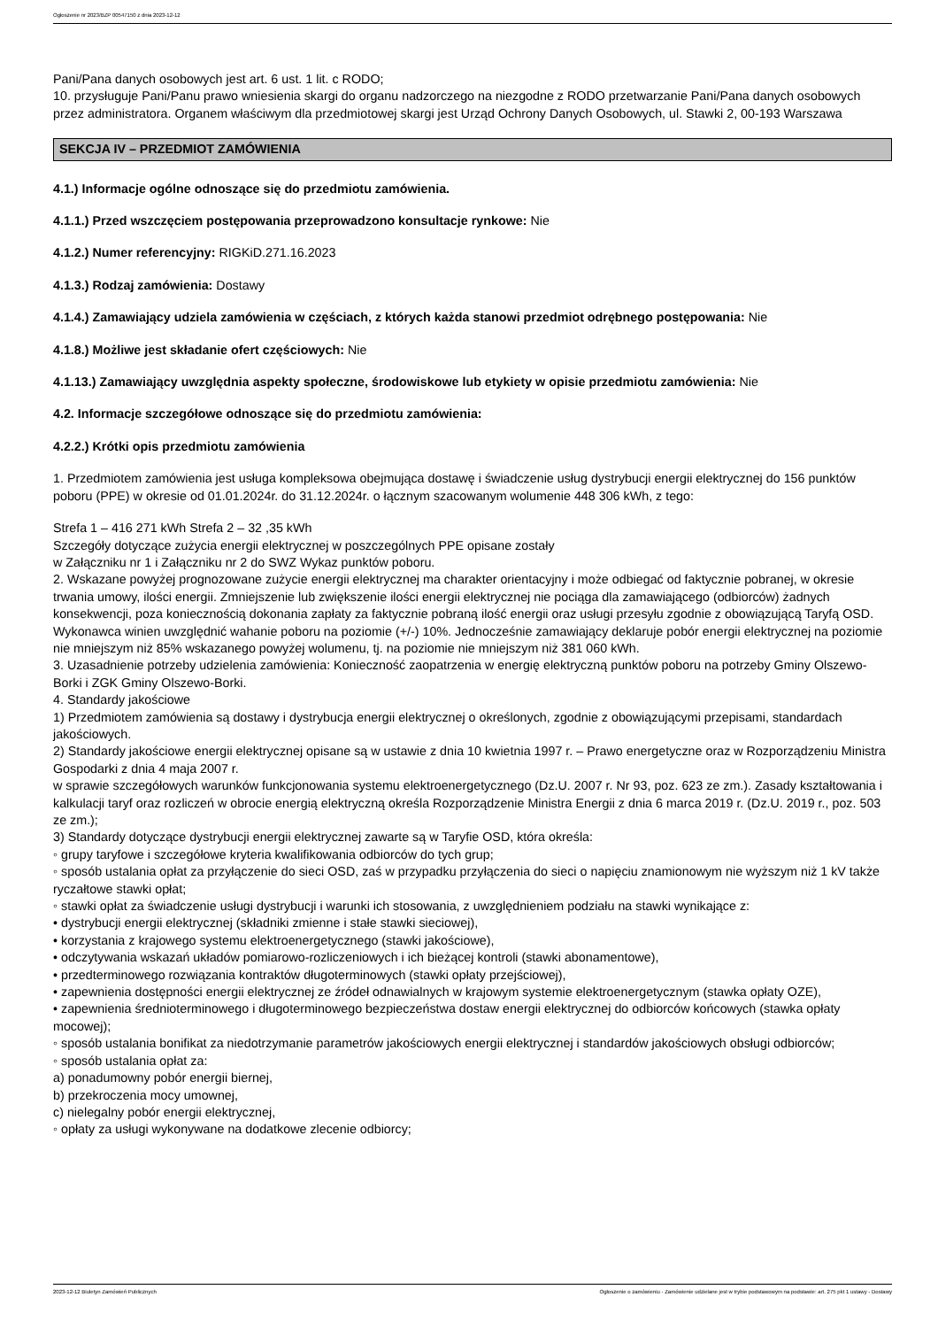Ogłoszenie nr 2023/BZP 00547150 z dnia 2023-12-12
Pani/Pana danych osobowych jest art. 6 ust. 1 lit. c RODO;
10. przysługuje Pani/Panu prawo wniesienia skargi do organu nadzorczego na niezgodne z RODO przetwarzanie Pani/Pana danych osobowych przez administratora. Organem właściwym dla przedmiotowej skargi jest Urząd Ochrony Danych Osobowych, ul. Stawki 2, 00-193 Warszawa
SEKCJA IV – PRZEDMIOT ZAMÓWIENIA
4.1.) Informacje ogólne odnoszące się do przedmiotu zamówienia.
4.1.1.) Przed wszczęciem postępowania przeprowadzono konsultacje rynkowe: Nie
4.1.2.) Numer referencyjny: RIGKiD.271.16.2023
4.1.3.) Rodzaj zamówienia: Dostawy
4.1.4.) Zamawiający udziela zamówienia w częściach, z których każda stanowi przedmiot odrębnego postępowania: Nie
4.1.8.) Możliwe jest składanie ofert częściowych: Nie
4.1.13.) Zamawiający uwzględnia aspekty społeczne, środowiskowe lub etykiety w opisie przedmiotu zamówienia: Nie
4.2. Informacje szczegółowe odnoszące się do przedmiotu zamówienia:
4.2.2.) Krótki opis przedmiotu zamówienia
1. Przedmiotem zamówienia jest usługa kompleksowa obejmująca dostawę i świadczenie usług dystrybucji energii elektrycznej do 156 punktów poboru (PPE) w okresie od 01.01.2024r. do 31.12.2024r. o łącznym szacowanym wolumenie 448 306 kWh, z tego:
Strefa 1 – 416 271 kWh Strefa 2 – 32 ,35 kWh
Szczegóły dotyczące zużycia energii elektrycznej w poszczególnych PPE opisane zostały
w Załączniku nr 1 i Załączniku nr 2 do SWZ Wykaz punktów poboru.
2. Wskazane powyżej prognozowane zużycie energii elektrycznej ma charakter orientacyjny i może odbiegać od faktycznie pobranej, w okresie trwania umowy, ilości energii. Zmniejszenie lub zwiększenie ilości energii elektrycznej nie pociąga dla zamawiającego (odbiorców) żadnych konsekwencji, poza koniecznością dokonania zapłaty za faktycznie pobraną ilość energii oraz usługi przesyłu zgodnie z obowiązującą Taryfą OSD. Wykonawca winien uwzględnić wahanie poboru na poziomie (+/-) 10%. Jednocześnie zamawiający deklaruje pobór energii elektrycznej na poziomie nie mniejszym niż 85% wskazanego powyżej wolumenu, tj. na poziomie nie mniejszym niż 381 060 kWh.
3. Uzasadnienie potrzeby udzielenia zamówienia: Konieczność zaopatrzenia w energię elektryczną punktów poboru na potrzeby Gminy Olszewo-Borki i ZGK Gminy Olszewo-Borki.
4. Standardy jakościowe
1) Przedmiotem zamówienia są dostawy i dystrybucja energii elektrycznej o określonych, zgodnie z obowiązującymi przepisami, standardach jakościowych.
2) Standardy jakościowe energii elektrycznej opisane są w ustawie z dnia 10 kwietnia 1997 r. – Prawo energetyczne oraz w Rozporządzeniu Ministra Gospodarki z dnia 4 maja 2007 r.
w sprawie szczegółowych warunków funkcjonowania systemu elektroenergetycznego (Dz.U. 2007 r. Nr 93, poz. 623 ze zm.). Zasady kształtowania i kalkulacji taryf oraz rozliczeń w obrocie energią elektryczną określa Rozporządzenie Ministra Energii z dnia 6 marca 2019 r. (Dz.U. 2019 r., poz. 503 ze zm.);
3) Standardy dotyczące dystrybucji energii elektrycznej zawarte są w Taryfie OSD, która określa:
◦ grupy taryfowe i szczegółowe kryteria kwalifikowania odbiorców do tych grup;
◦ sposób ustalania opłat za przyłączenie do sieci OSD, zaś w przypadku przyłączenia do sieci o napięciu znamionowym nie wyższym niż 1 kV także ryczałtowe stawki opłat;
◦ stawki opłat za świadczenie usługi dystrybucji i warunki ich stosowania, z uwzględnieniem podziału na stawki wynikające z:
• dystrybucji energii elektrycznej (składniki zmienne i stałe stawki sieciowej),
• korzystania z krajowego systemu elektroenergetycznego (stawki jakościowe),
• odczytywania wskazań układów pomiarowo-rozliczeniowych i ich bieżącej kontroli (stawki abonamentowe),
• przedterminowego rozwiązania kontraktów długoterminowych (stawki opłaty przejściowej),
• zapewnienia dostępności energii elektrycznej ze źródeł odnawialnych w krajowym systemie elektroenergetycznym (stawka opłaty OZE),
• zapewnienia średnioterminowego i długoterminowego bezpieczeństwa dostaw energii elektrycznej do odbiorców końcowych (stawka opłaty mocowej);
◦ sposób ustalania bonifikat za niedotrzymanie parametrów jakościowych energii elektrycznej i standardów jakościowych obsługi odbiorców;
◦ sposób ustalania opłat za:
a) ponadumowny pobór energii biernej,
b) przekroczenia mocy umownej,
c) nielegalny pobór energii elektrycznej,
◦ opłaty za usługi wykonywane na dodatkowe zlecenie odbiorcy;
2023-12-12 Biuletyn Zamówień Publicznych Ogłoszenie o zamówieniu - Zamówienie udzielane jest w trybie podstawowym na podstawie: art. 275 pkt 1 ustawy - Dostawy